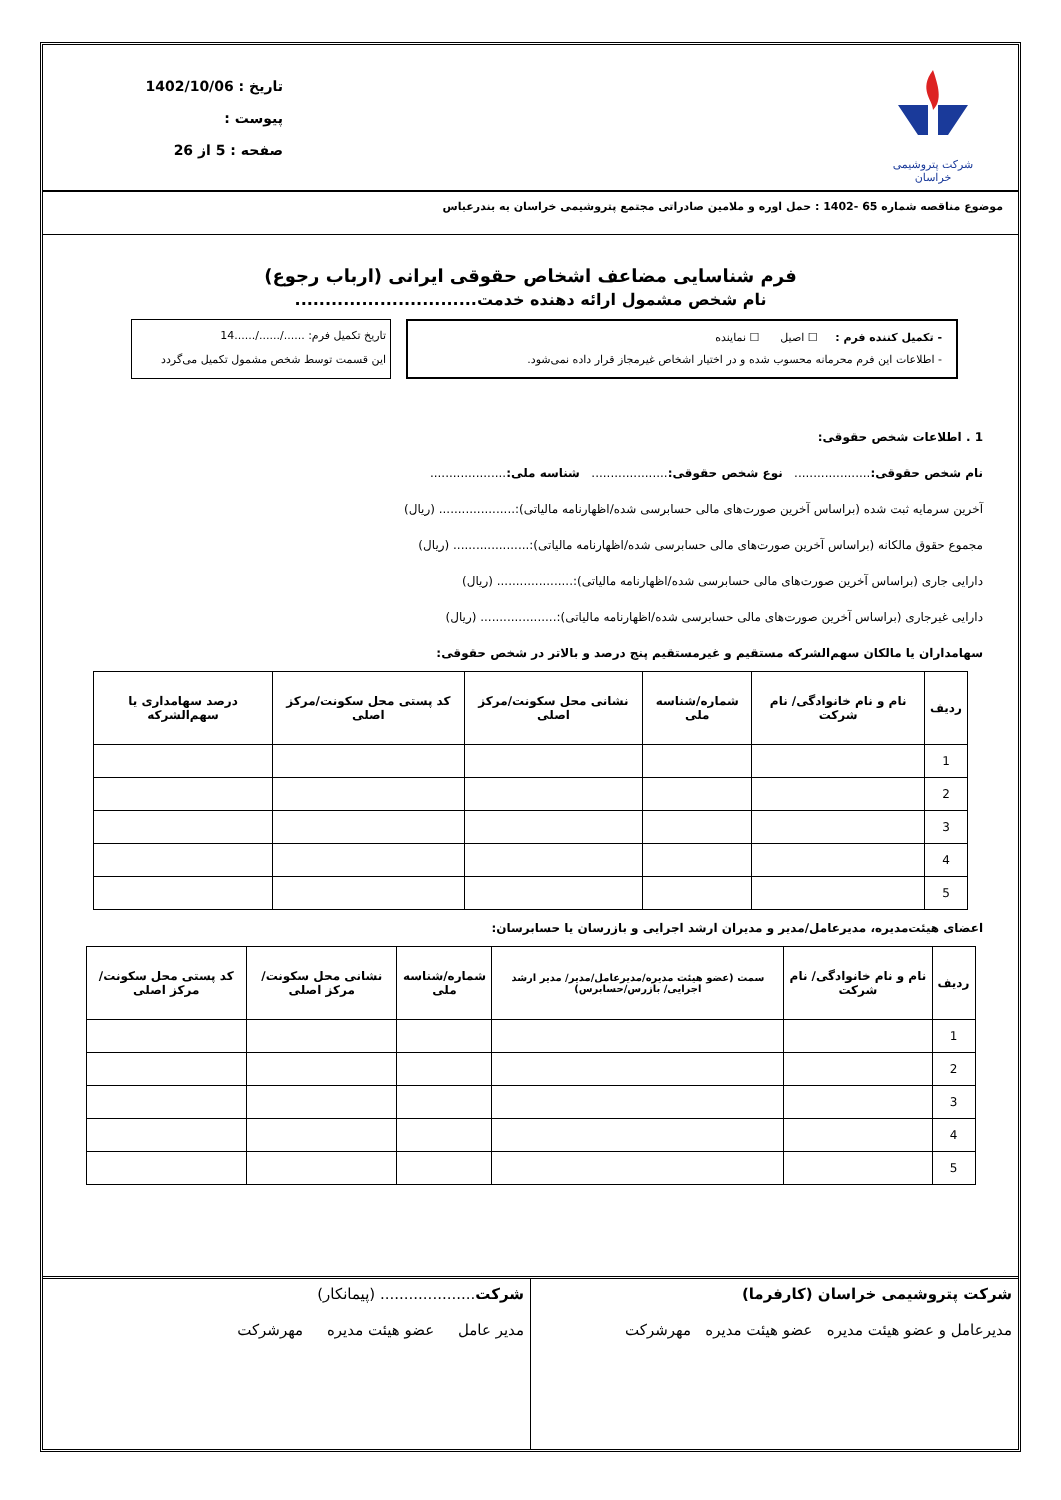شرکت پتروشیمی خراسان
تاریخ : 1402/10/06
پیوست :
صفحه : 5 از 26
موضوع مناقصه شماره 65 -1402 : حمل اوره و ملامین صادراتی مجتمع پتروشیمی خراسان به بندرعباس
فرم شناسایی مضاعف اشخاص حقوقی ایرانی (ارباب رجوع)
نام شخص مشمول ارائه دهنده خدمت..............................
- تکمیل کننده فرم : ☐ اصیل ☐ نماینده
- اطلاعات این فرم محرمانه محسوب شده و در اختیار اشخاص غیرمجاز قرار داده نمی‌شود.
تاریخ تکمیل فرم: ....../....../......14
این قسمت توسط شخص مشمول تکمیل می‌گردد
1 . اطلاعات شخص حقوقی:
نام شخص حقوقی:.................... نوع شخص حقوقی:.................... شناسه ملی:....................
آخرین سرمایه ثبت شده (براساس آخرین صورت‌های مالی حسابرسی شده/اظهارنامه مالیاتی):.................... (ریال)
مجموع حقوق مالکانه (براساس آخرین صورت‌های مالی حسابرسی شده/اظهارنامه مالیاتی):.................... (ریال)
دارایی جاری (براساس آخرین صورت‌های مالی حسابرسی شده/اظهارنامه مالیاتی):.................... (ریال)
دارایی غیرجاری (براساس آخرین صورت‌های مالی حسابرسی شده/اظهارنامه مالیاتی):.................... (ریال)
سهامداران یا مالکان سهم‌الشرکه مستقیم و غیرمستقیم پنج درصد و بالاتر در شخص حقوقی:
| ردیف | نام و نام خانوادگی/ نام شرکت | شماره/شناسه ملی | نشانی محل سکونت/مرکز اصلی | کد پستی محل سکونت/مرکز اصلی | درصد سهامداری یا سهم‌الشرکه |
| --- | --- | --- | --- | --- | --- |
| 1 | | | | | |
| 2 | | | | | |
| 3 | | | | | |
| 4 | | | | | |
| 5 | | | | | |
اعضای هیئت‌مدیره، مدیرعامل/مدیر و مدیران ارشد اجرایی و بازرسان یا حسابرسان:
| ردیف | نام و نام خانوادگی/ نام شرکت | سمت (عضو هیئت مدیره/مدیرعامل/مدیر/ مدیر ارشد اجرایی/ بازرس/حسابرس) | شماره/شناسه ملی | نشانی محل سکونت/مرکز اصلی | کد پستی محل سکونت/مرکز اصلی |
| --- | --- | --- | --- | --- | --- |
| 1 | | | | | |
| 2 | | | | | |
| 3 | | | | | |
| 4 | | | | | |
| 5 | | | | | |
شرکت پتروشیمی خراسان (کارفرما)
مدیرعامل و عضو هیئت مدیره عضو هیئت مدیره مهرشرکت
شرکت.................... (پیمانکار)
مدیر عامل عضو هیئت مدیره مهرشرکت